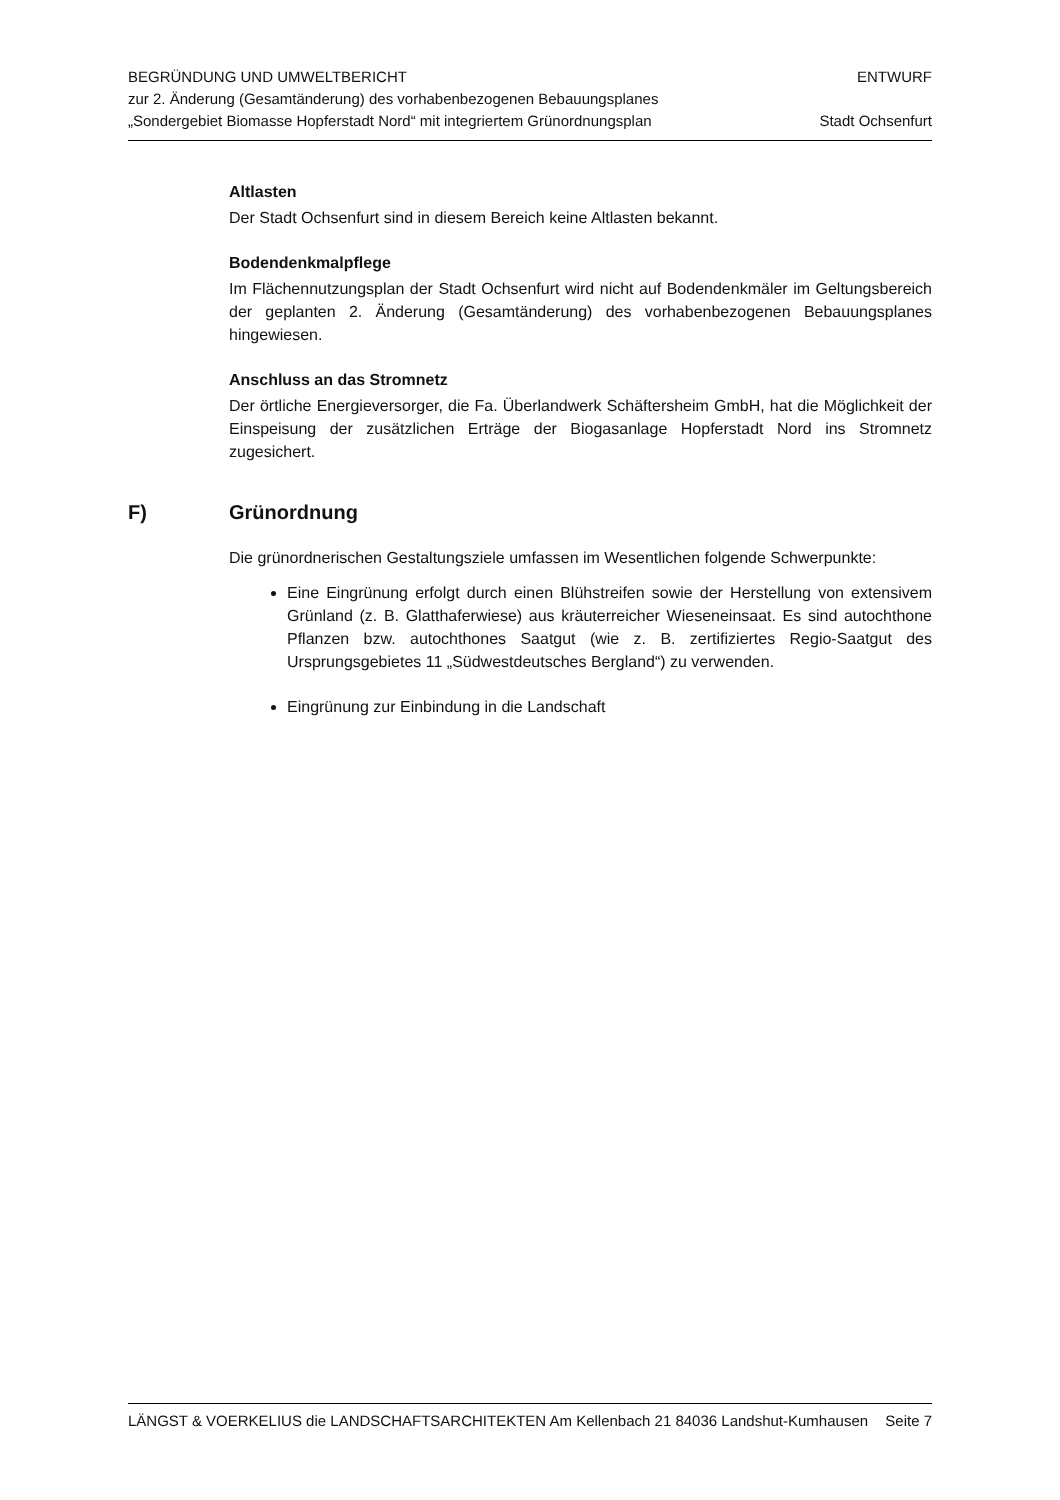BEGRÜNDUNG UND UMWELTBERICHT
zur 2. Änderung (Gesamtänderung) des vorhabenbezogenen Bebauungsplanes
„Sondergebiet Biomasse Hopferstadt Nord“ mit integriertem Grünordnungsplan
ENTWURF
Stadt Ochsenfurt
Altlasten
Der Stadt Ochsenfurt sind in diesem Bereich keine Altlasten bekannt.
Bodendenkmalpflege
Im Flächennutzungsplan der Stadt Ochsenfurt wird nicht auf Bodendenkmäler im Geltungsbereich der geplanten 2. Änderung (Gesamtänderung) des vorhabenbezogenen Bebauungsplanes hingewiesen.
Anschluss an das Stromnetz
Der örtliche Energieversorger, die Fa. Überlandwerk Schäftersheim GmbH, hat die Möglichkeit der Einspeisung der zusätzlichen Erträge der Biogasanlage Hopferstadt Nord ins Stromnetz zugesichert.
F) Grünordnung
Die grünordnerischen Gestaltungsziele umfassen im Wesentlichen folgende Schwerpunkte:
Eine Eingrünung erfolgt durch einen Blühstreifen sowie der Herstellung von extensivem Grünland (z. B. Glatthaferwiese) aus kräuterreicher Wieseneinsaat. Es sind autochthone Pflanzen bzw. autochthones Saatgut (wie z. B. zertifiziertes Regio-Saatgut des Ursprungsgebietes 11 „Südwestdeutsches Bergland“) zu verwenden.
Eingrünung zur Einbindung in die Landschaft
LÄNGST & VOERKELIUS die LANDSCHAFTSARCHITEKTEN Am Kellenbach 21 84036 Landshut-Kumhausen Seite 7